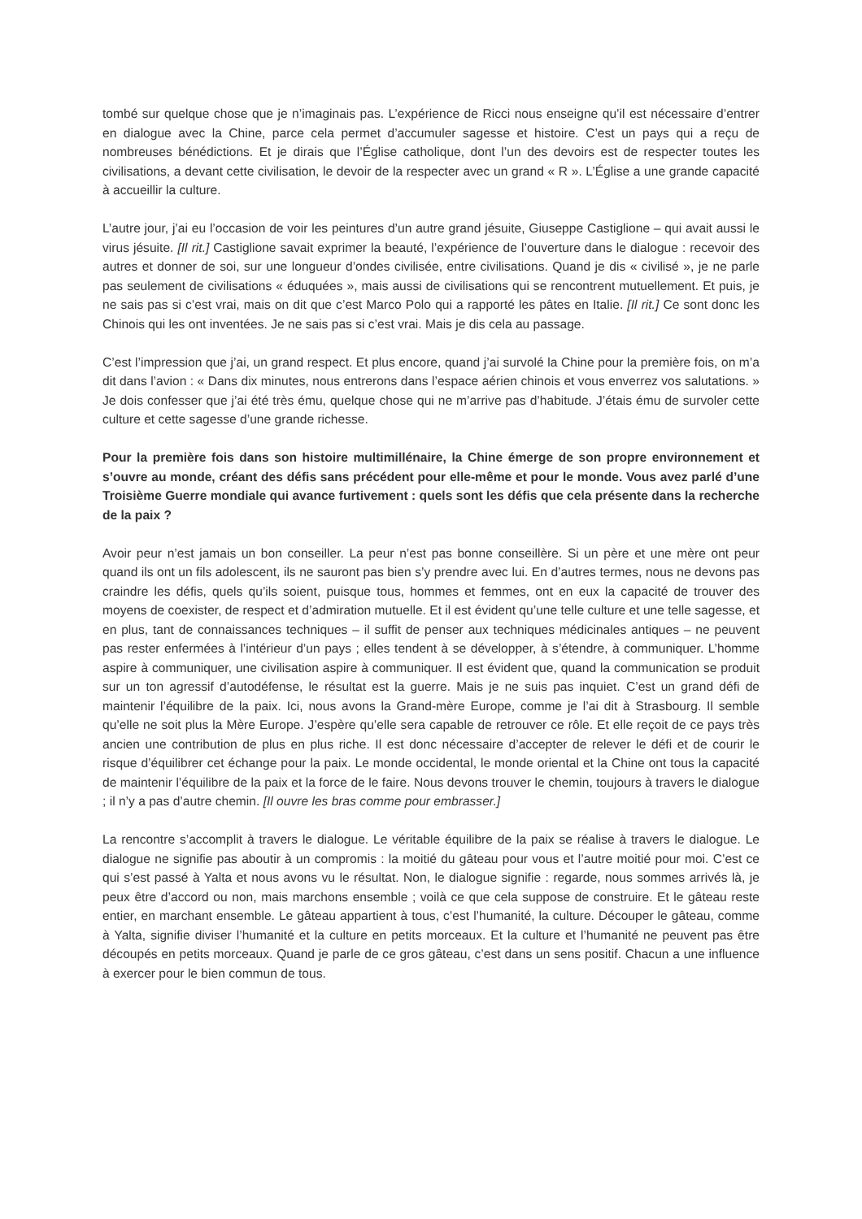tombé sur quelque chose que je n’imaginais pas. L’expérience de Ricci nous enseigne qu’il est nécessaire d’entrer en dialogue avec la Chine, parce cela permet d’accumuler sagesse et histoire. C’est un pays qui a reçu de nombreuses bénédictions. Et je dirais que l’Église catholique, dont l’un des devoirs est de respecter toutes les civilisations, a devant cette civilisation, le devoir de la respecter avec un grand « R ». L’Église a une grande capacité à accueillir la culture.
L’autre jour, j’ai eu l’occasion de voir les peintures d’un autre grand jésuite, Giuseppe Castiglione – qui avait aussi le virus jésuite. [Il rit.] Castiglione savait exprimer la beauté, l’expérience de l’ouverture dans le dialogue : recevoir des autres et donner de soi, sur une longueur d’ondes civilisée, entre civilisations. Quand je dis « civilisé », je ne parle pas seulement de civilisations « éduquées », mais aussi de civilisations qui se rencontrent mutuellement. Et puis, je ne sais pas si c’est vrai, mais on dit que c’est Marco Polo qui a rapporté les pâtes en Italie. [Il rit.] Ce sont donc les Chinois qui les ont inventées. Je ne sais pas si c’est vrai. Mais je dis cela au passage.
C’est l’impression que j’ai, un grand respect. Et plus encore, quand j’ai survolé la Chine pour la première fois, on m’a dit dans l’avion : « Dans dix minutes, nous entrerons dans l’espace aérien chinois et vous enverrez vos salutations. » Je dois confesser que j’ai été très ému, quelque chose qui ne m’arrive pas d’habitude. J’étais ému de survoler cette culture et cette sagesse d’une grande richesse.
Pour la première fois dans son histoire multimillénaire, la Chine émerge de son propre environnement et s’ouvre au monde, créant des défis sans précédent pour elle-même et pour le monde. Vous avez parlé d’une Troisième Guerre mondiale qui avance furtivement : quels sont les défis que cela présente dans la recherche de la paix ?
Avoir peur n’est jamais un bon conseiller. La peur n’est pas bonne conseillère. Si un père et une mère ont peur quand ils ont un fils adolescent, ils ne sauront pas bien s’y prendre avec lui. En d’autres termes, nous ne devons pas craindre les défis, quels qu’ils soient, puisque tous, hommes et femmes, ont en eux la capacité de trouver des moyens de coexister, de respect et d’admiration mutuelle. Et il est évident qu’une telle culture et une telle sagesse, et en plus, tant de connaissances techniques – il suffit de penser aux techniques médicinales antiques – ne peuvent pas rester enfermées à l’intérieur d’un pays ; elles tendent à se développer, à s’étendre, à communiquer. L’homme aspire à communiquer, une civilisation aspire à communiquer. Il est évident que, quand la communication se produit sur un ton agressif d’autodéfense, le résultat est la guerre. Mais je ne suis pas inquiet. C’est un grand défi de maintenir l’équilibre de la paix. Ici, nous avons la Grand-mère Europe, comme je l’ai dit à Strasbourg. Il semble qu’elle ne soit plus la Mère Europe. J’espère qu’elle sera capable de retrouver ce rôle. Et elle reçoit de ce pays très ancien une contribution de plus en plus riche. Il est donc nécessaire d’accepter de relever le défi et de courir le risque d’équilibrer cet échange pour la paix. Le monde occidental, le monde oriental et la Chine ont tous la capacité de maintenir l’équilibre de la paix et la force de le faire. Nous devons trouver le chemin, toujours à travers le dialogue ; il n’y a pas d’autre chemin. [Il ouvre les bras comme pour embrasser.]
La rencontre s’accomplit à travers le dialogue. Le véritable équilibre de la paix se réalise à travers le dialogue. Le dialogue ne signifie pas aboutir à un compromis : la moitié du gâteau pour vous et l’autre moitié pour moi. C’est ce qui s’est passé à Yalta et nous avons vu le résultat. Non, le dialogue signifie : regarde, nous sommes arrivés là, je peux être d’accord ou non, mais marchons ensemble ; voilà ce que cela suppose de construire. Et le gâteau reste entier, en marchant ensemble. Le gâteau appartient à tous, c’est l’humanité, la culture. Découper le gâteau, comme à Yalta, signifie diviser l’humanité et la culture en petits morceaux. Et la culture et l’humanité ne peuvent pas être découpés en petits morceaux. Quand je parle de ce gros gâteau, c’est dans un sens positif. Chacun a une influence à exercer pour le bien commun de tous.